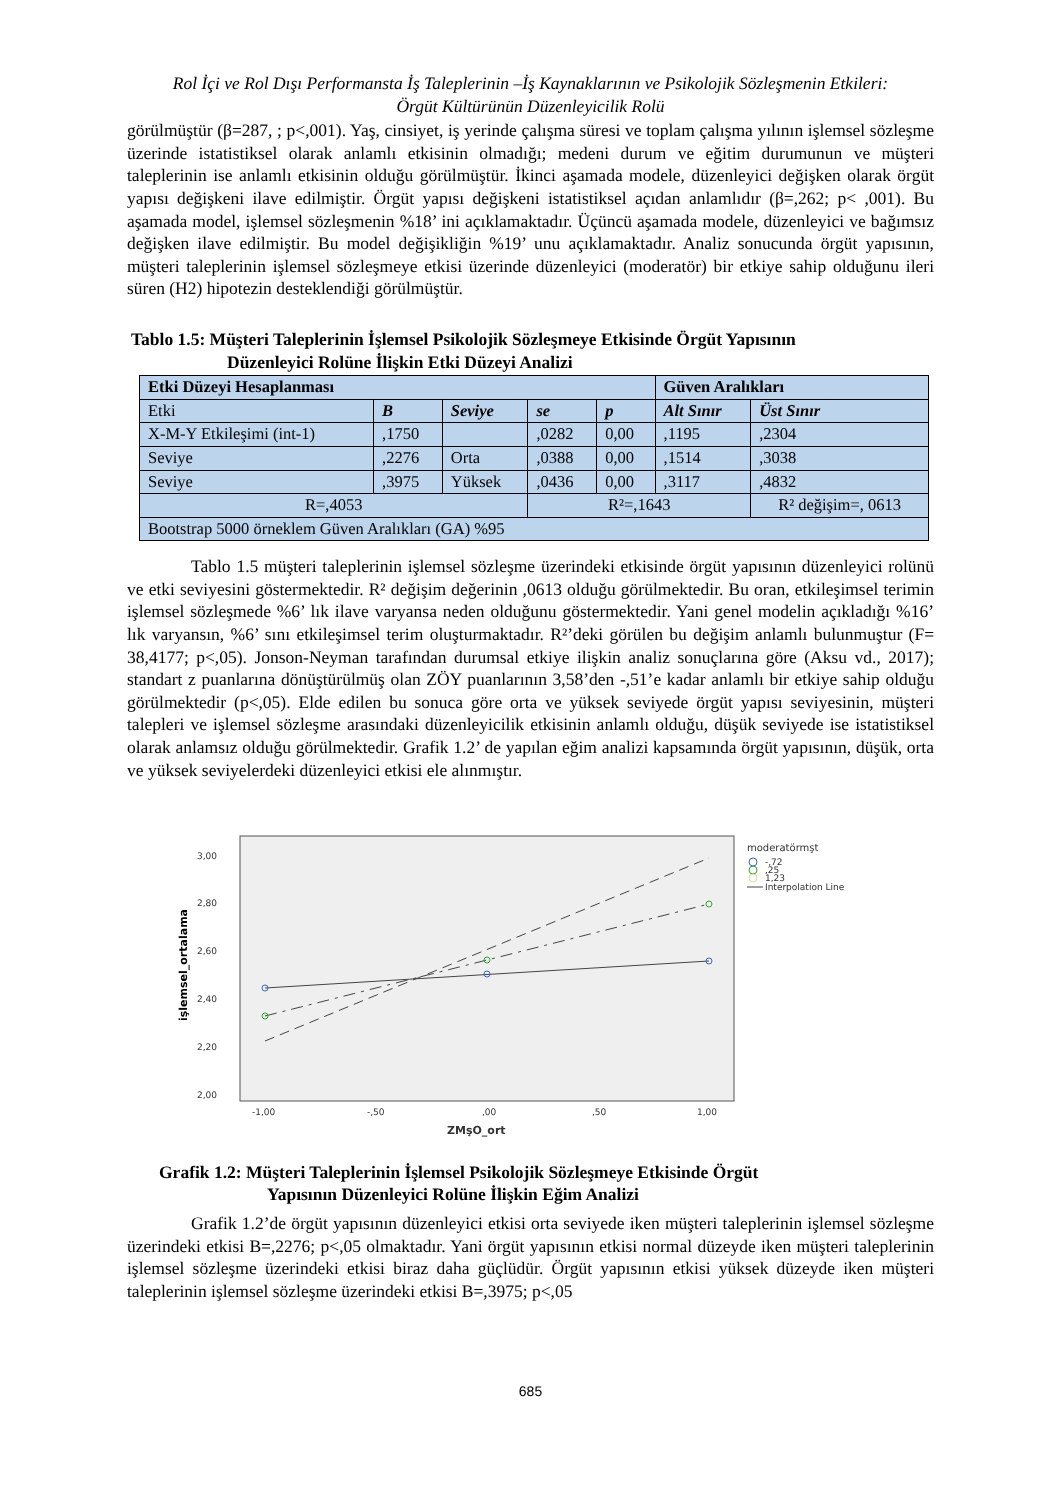Rol İçi ve Rol Dışı Performansta İş Taleplerinin –İş Kaynaklarının ve Psikolojik Sözleşmenin Etkileri:
Örgüt Kültürünün Düzenleyicilik Rolü
görülmüştür (β=287, ; p<,001). Yaş, cinsiyet, iş yerinde çalışma süresi ve toplam çalışma yılının işlemsel sözleşme üzerinde istatistiksel olarak anlamlı etkisinin olmadığı; medeni durum ve eğitim durumunun ve müşteri taleplerinin ise anlamlı etkisinin olduğu görülmüştür. İkinci aşamada modele, düzenleyici değişken olarak örgüt yapısı değişkeni ilave edilmiştir. Örgüt yapısı değişkeni istatistiksel açıdan anlamlıdır (β=,262; p< ,001). Bu aşamada model, işlemsel sözleşmenin %18’ ini açıklamaktadır. Üçüncü aşamada modele, düzenleyici ve bağımsız değişken ilave edilmiştir. Bu model değişikliğin %19’ unu açıklamaktadır. Analiz sonucunda örgüt yapısının, müşteri taleplerinin işlemsel sözleşmeye etkisi üzerinde düzenleyici (moderatör) bir etkiye sahip olduğunu ileri süren (H2) hipotezin desteklendiği görülmüştür.
Tablo 1.5: Müşteri Taleplerinin İşlemsel Psikolojik Sözleşmeye Etkisinde Örgüt Yapısının
Düzenleyici Rolüne İlişkin Etki Düzeyi Analizi
| Etki Düzeyi Hesaplanması | | | | | Güven Aralıkları | |
| Etki | B | Seviye | se | p | Alt Sınır | Üst Sınır |
| X-M-Y Etkileşimi (int-1) | ,1750 | | ,0282 | 0,00 | ,1195 | ,2304 |
| Seviye | ,2276 | Orta | ,0388 | 0,00 | ,1514 | ,3038 |
| Seviye | ,3975 | Yüksek | ,0436 | 0,00 | ,3117 | ,4832 |
| R=,4053 | | | R²=,1643 | | | R² değişim=, 0613 |
| Bootstrap 5000 örneklem Güven Aralıkları (GA) %95 | | | | | | |
Tablo 1.5 müşteri taleplerinin işlemsel sözleşme üzerindeki etkisinde örgüt yapısının düzenleyici rolünü ve etki seviyesini göstermektedir. R² değişim değerinin ,0613 olduğu görülmektedir. Bu oran, etkileşimsel terimin işlemsel sözleşmede %6’ lık ilave varyansa neden olduğunu göstermektedir. Yani genel modelin açıkladığı %16’ lık varyansın, %6’ sını etkileşimsel terim oluşturmaktadır. R²’deki görülen bu değişim anlamlı bulunmuştur (F= 38,4177; p<,05). Jonson-Neyman tarafından durumsal etkiye ilişkin analiz sonuçlarına göre (Aksu vd., 2017); standart z puanlarına dönüştürülmüş olan ZÖY puanlarının 3,58’den -,51’e kadar anlamlı bir etkiye sahip olduğu görülmektedir (p<,05). Elde edilen bu sonuca göre orta ve yüksek seviyede örgüt yapısı seviyesinin, müşteri talepleri ve işlemsel sözleşme arasındaki düzenleyicilik etkisinin anlamlı olduğu, düşük seviyede ise istatistiksel olarak anlamsız olduğu görülmektedir. Grafik 1.2’ de yapılan eğim analizi kapsamında örgüt yapısının, düşük, orta ve yüksek seviyelerdeki düzenleyici etkisi ele alınmıştır.
3,00
2,80
2,60
2,40
2,20
2,00
-1,00
-,50
,00
,50
1,00
ZMşO_ort
moderatörmşt
-,72
,25
1,23
Interpolation Line
işlemsel_ortalama
Grafik 1.2: Müşteri Taleplerinin İşlemsel Psikolojik Sözleşmeye Etkisinde Örgüt
Yapısının Düzenleyici Rolüne İlişkin Eğim Analizi
Grafik 1.2’de örgüt yapısının düzenleyici etkisi orta seviyede iken müşteri taleplerinin işlemsel sözleşme üzerindeki etkisi B=,2276; p<,05 olmaktadır. Yani örgüt yapısının etkisi normal düzeyde iken müşteri taleplerinin işlemsel sözleşme üzerindeki etkisi biraz daha güçlüdür. Örgüt yapısının etkisi yüksek düzeyde iken müşteri taleplerinin işlemsel sözleşme üzerindeki etkisi B=,3975; p<,05
685